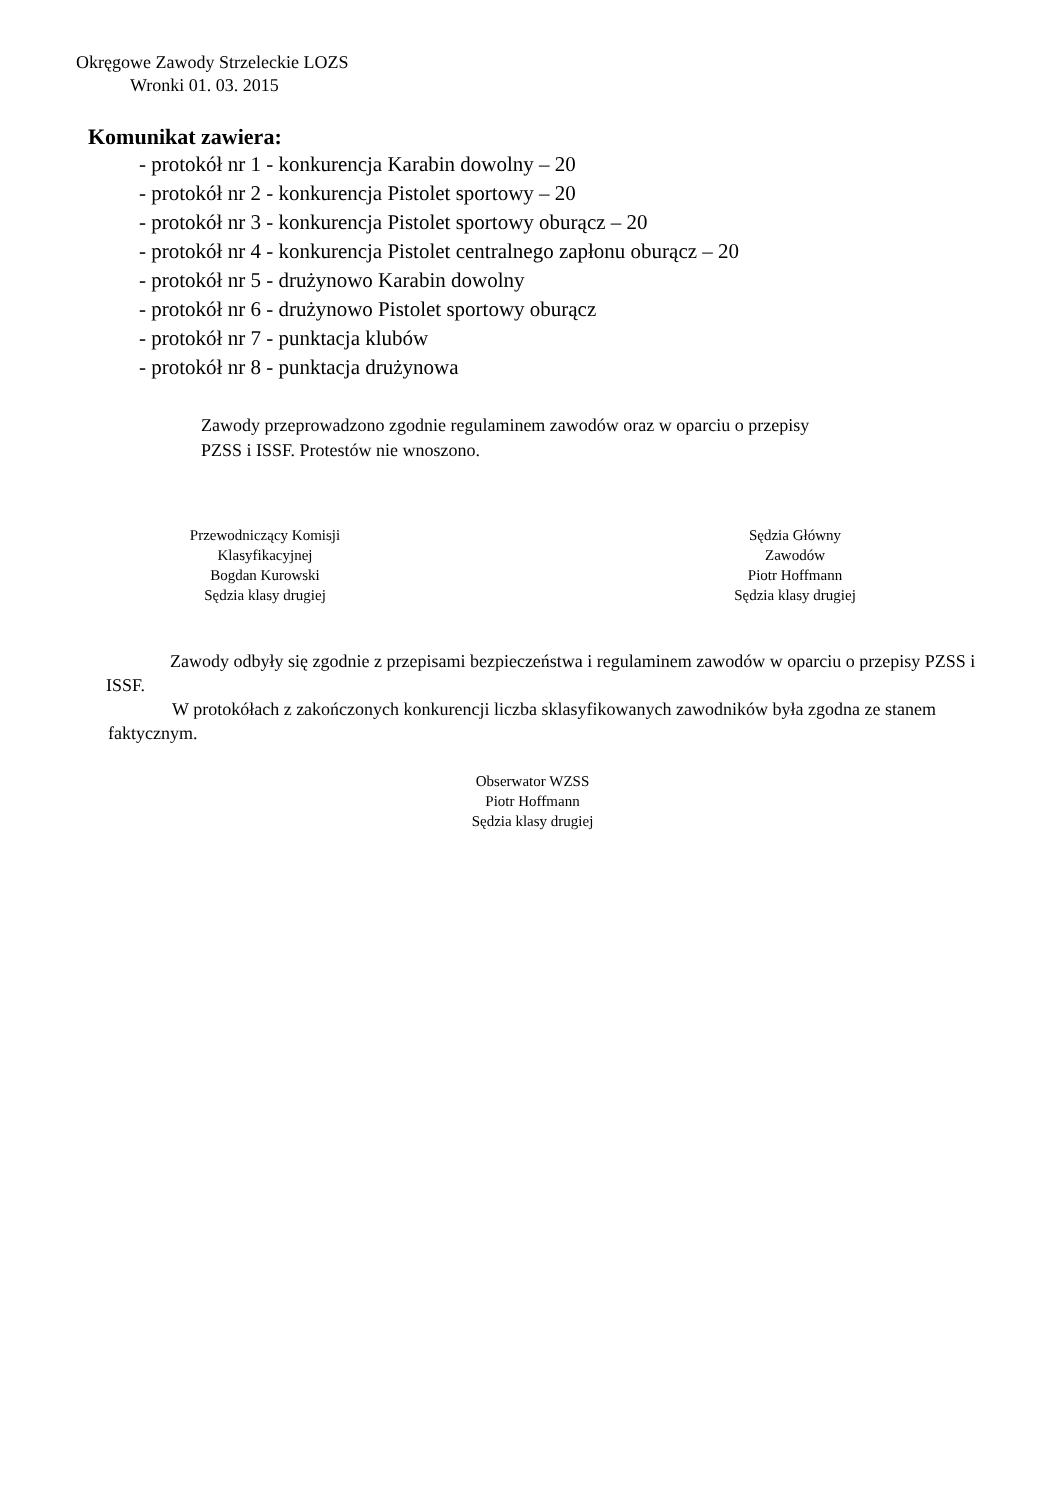Okręgowe Zawody Strzeleckie LOZS
Wronki 01. 03. 2015
Komunikat zawiera:
- protokół nr 1 - konkurencja Karabin dowolny – 20
- protokół nr 2 - konkurencja Pistolet sportowy – 20
- protokół nr 3 - konkurencja Pistolet sportowy oburącz – 20
- protokół nr 4 - konkurencja Pistolet centralnego zapłonu oburącz – 20
- protokół nr 5 - drużynowo Karabin dowolny
- protokół nr 6 - drużynowo Pistolet sportowy oburącz
- protokół nr 7 - punktacja klubów
- protokół nr 8 - punktacja drużynowa
Zawody przeprowadzono zgodnie regulaminem zawodów oraz w oparciu o przepisy
PZSS i ISSF. Protestów nie wnoszono.
Przewodniczący Komisji
Klasyfikacyjnej
Bogdan Kurowski
Sędzia klasy drugiej
Sędzia Główny
Zawodów
Piotr Hoffmann
Sędzia klasy drugiej
Zawody odbyły się zgodnie z przepisami bezpieczeństwa i regulaminem zawodów w oparciu o przepisy PZSS i ISSF.
W protokółach z zakończonych konkurencji liczba sklasyfikowanych zawodników była zgodna ze stanem faktycznym.
Obserwator WZSS
Piotr Hoffmann
Sędzia klasy drugiej